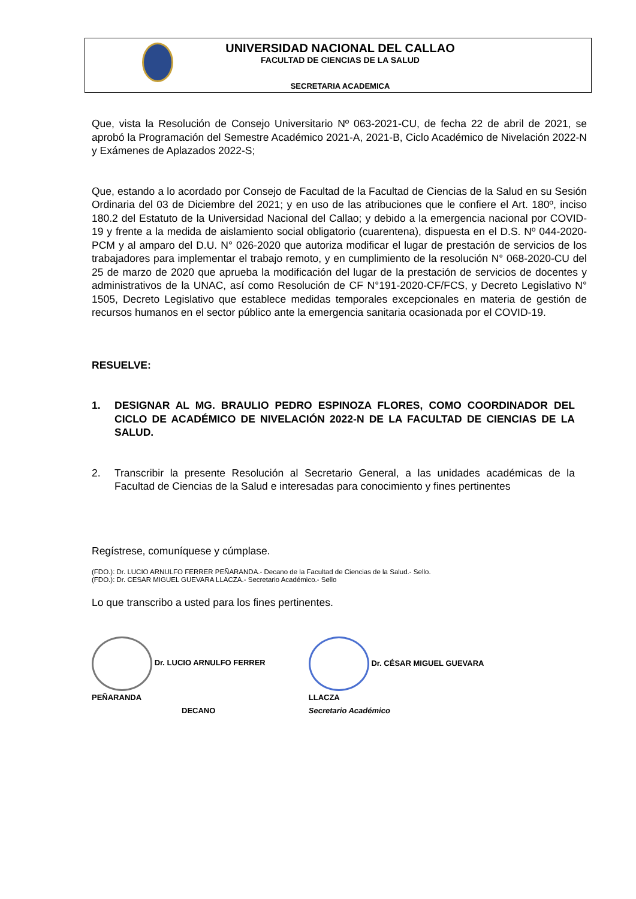UNIVERSIDAD NACIONAL DEL CALLAO
FACULTAD DE CIENCIAS DE LA SALUD
SECRETARIA ACADEMICA
Que, vista la Resolución de Consejo Universitario Nº 063-2021-CU, de fecha 22 de abril de 2021, se aprobó la Programación del Semestre Académico 2021-A, 2021-B, Ciclo Académico de Nivelación 2022-N y Exámenes de Aplazados 2022-S;
Que, estando a lo acordado por Consejo de Facultad de la Facultad de Ciencias de la Salud en su Sesión Ordinaria del 03 de Diciembre del 2021; y en uso de las atribuciones que le confiere el Art. 180º, inciso 180.2 del Estatuto de la Universidad Nacional del Callao; y debido a la emergencia nacional por COVID-19 y frente a la medida de aislamiento social obligatorio (cuarentena), dispuesta en el D.S. Nº 044-2020-PCM y al amparo del D.U. N° 026-2020 que autoriza modificar el lugar de prestación de servicios de los trabajadores para implementar el trabajo remoto, y en cumplimiento de la resolución N° 068-2020-CU del 25 de marzo de 2020 que aprueba la modificación del lugar de la prestación de servicios de docentes y administrativos de la UNAC, así como Resolución de CF N°191-2020-CF/FCS, y Decreto Legislativo N° 1505, Decreto Legislativo que establece medidas temporales excepcionales en materia de gestión de recursos humanos en el sector público ante la emergencia sanitaria ocasionada por el COVID-19.
RESUELVE:
1. DESIGNAR AL MG. BRAULIO PEDRO ESPINOZA FLORES, COMO COORDINADOR DEL CICLO DE ACADÉMICO DE NIVELACIÓN 2022-N DE LA FACULTAD DE CIENCIAS DE LA SALUD.
2. Transcribir la presente Resolución al Secretario General, a las unidades académicas de la Facultad de Ciencias de la Salud e interesadas para conocimiento y fines pertinentes
Regístrese, comuníquese y cúmplase.
(FDO.): Dr. LUCIO ARNULFO FERRER PEÑARANDA.- Decano de la Facultad de Ciencias de la Salud.- Sello.
(FDO.): Dr. CESAR MIGUEL GUEVARA LLACZA.- Secretario Académico.- Sello
Lo que transcribo a usted para los fines pertinentes.
Dr. LUCIO ARNULFO FERRER PEÑARANDA
DECANO
Dr. CÉSAR MIGUEL GUEVARA LLACZA
Secretario Académico